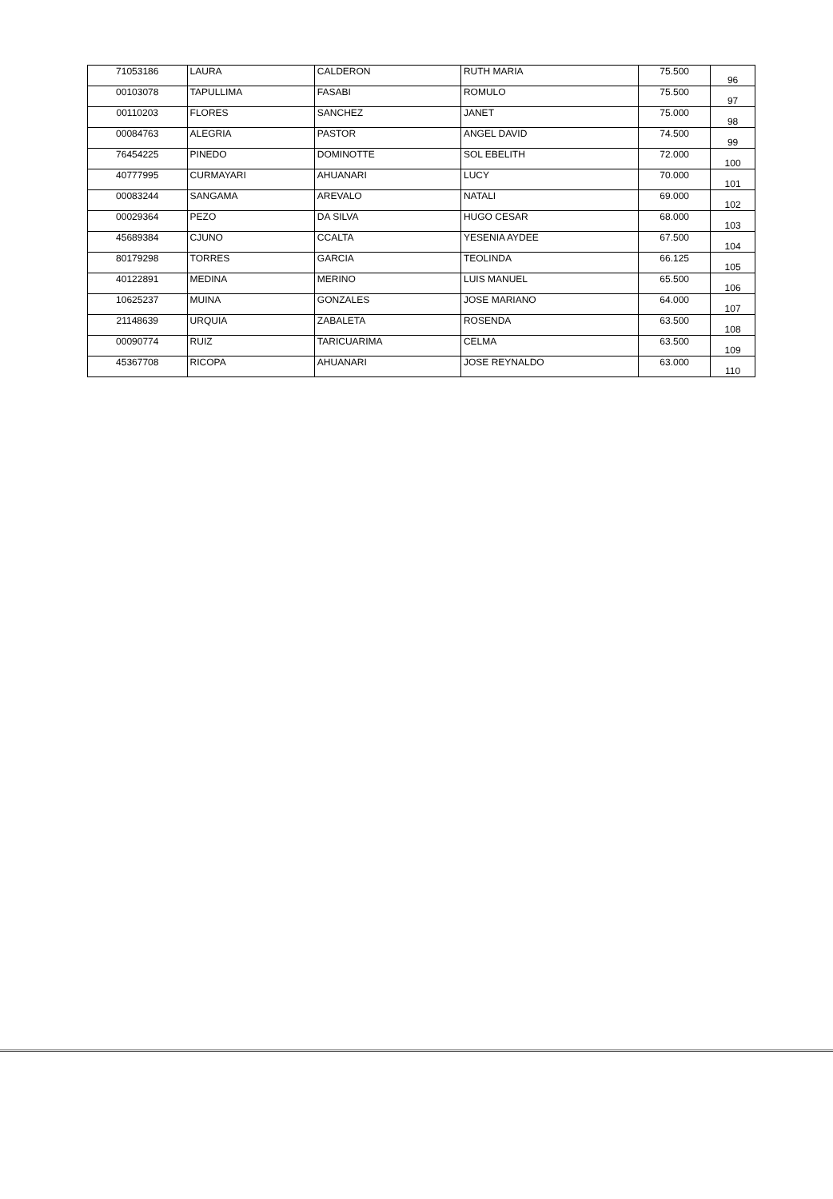| 71053186 | LAURA | CALDERON | RUTH MARIA | 75.500 | 96 |
| 00103078 | TAPULLIMA | FASABI | ROMULO | 75.500 | 97 |
| 00110203 | FLORES | SANCHEZ | JANET | 75.000 | 98 |
| 00084763 | ALEGRIA | PASTOR | ANGEL DAVID | 74.500 | 99 |
| 76454225 | PINEDO | DOMINOTTE | SOL EBELITH | 72.000 | 100 |
| 40777995 | CURMAYARI | AHUANARI | LUCY | 70.000 | 101 |
| 00083244 | SANGAMA | AREVALO | NATALI | 69.000 | 102 |
| 00029364 | PEZO | DA SILVA | HUGO CESAR | 68.000 | 103 |
| 45689384 | CJUNO | CCALTA | YESENIA AYDEE | 67.500 | 104 |
| 80179298 | TORRES | GARCIA | TEOLINDA | 66.125 | 105 |
| 40122891 | MEDINA | MERINO | LUIS MANUEL | 65.500 | 106 |
| 10625237 | MUINA | GONZALES | JOSE MARIANO | 64.000 | 107 |
| 21148639 | URQUIA | ZABALETA | ROSENDA | 63.500 | 108 |
| 00090774 | RUIZ | TARICUARIMA | CELMA | 63.500 | 109 |
| 45367708 | RICOPA | AHUANARI | JOSE REYNALDO | 63.000 | 110 |